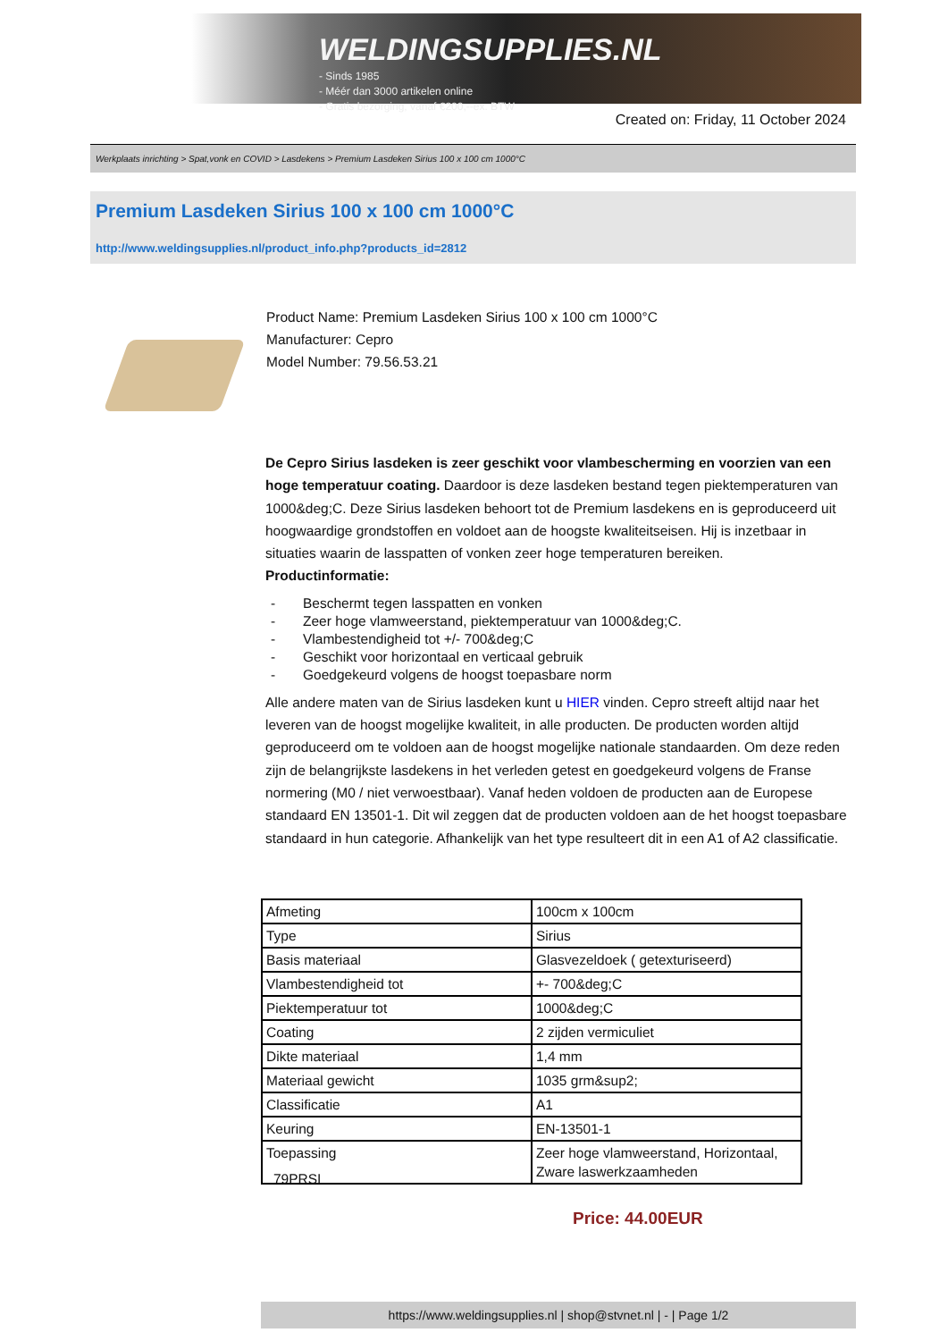WELDINGSUPPLIES.NL
- Sinds 1985
- Méér dan 3000 artikelen online
- Gratis bezorging, vanaf €200,--ex. BTW
Created on: Friday, 11 October 2024
Werkplaats inrichting > Spat,vonk en COVID > Lasdekens > Premium Lasdeken Sirius 100 x 100 cm 1000°C
Premium Lasdeken Sirius 100 x 100 cm 1000°C
http://www.weldingsupplies.nl/product_info.php?products_id=2812
Product Name: Premium Lasdeken Sirius 100 x 100 cm 1000°C
Manufacturer: Cepro
Model Number: 79.56.53.21
De Cepro Sirius lasdeken is zeer geschikt voor vlambescherming en voorzien van een hoge temperatuur coating. Daardoor is deze lasdeken bestand tegen piektemperaturen van 1000&deg;C. Deze Sirius lasdeken behoort tot de Premium lasdekens en is geproduceerd uit hoogwaardige grondstoffen en voldoet aan de hoogste kwaliteitseisen. Hij is inzetbaar in situaties waarin de lasspatten of vonken zeer hoge temperaturen bereiken.
Productinformatie:
- Beschermt tegen lasspatten en vonken
- Zeer hoge vlamweerstand, piektemperatuur van 1000&deg;C.
- Vlambestendigheid tot +/- 700&deg;C
- Geschikt voor horizontaal en verticaal gebruik
- Goedgekeurd volgens de hoogst toepasbare norm
Alle andere maten van de Sirius lasdeken kunt u HIER vinden. Cepro streeft altijd naar het leveren van de hoogst mogelijke kwaliteit, in alle producten. De producten worden altijd geproduceerd om te voldoen aan de hoogst mogelijke nationale standaarden. Om deze reden zijn de belangrijkste lasdekens in het verleden getest en goedgekeurd volgens de Franse normering (M0 / niet verwoestbaar). Vanaf heden voldoen de producten aan de Europese standaard EN 13501-1. Dit wil zeggen dat de producten voldoen aan de het hoogst toepasbare standaard in hun categorie. Afhankelijk van het type resulteert dit in een A1 of A2 classificatie.
| Afmeting | 100cm x 100cm |
| Type | Sirius |
| Basis materiaal | Glasvezeldoek ( getexturiseerd) |
| Vlambestendigheid tot | +- 700&deg;C |
| Piektemperatuur tot | 1000&deg;C |
| Coating | 2 zijden vermiculiet |
| Dikte materiaal | 1,4 mm |
| Materiaal gewicht | 1035 grm&sup2; |
| Classificatie | A1 |
| Keuring | EN-13501-1 |
| Toepassing | Zeer hoge vlamweerstand, Horizontaal, Zware laswerkzaamheden |
79PRSI
Price: 44.00EUR
https://www.weldingsupplies.nl | shop@stvnet.nl | - | Page 1/2